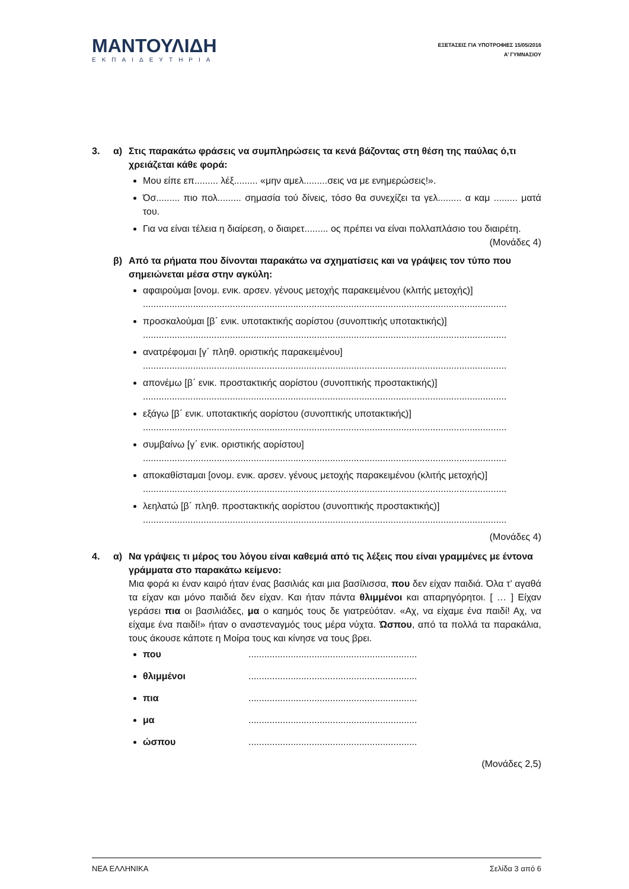ΜΑΝΤΟΥΛΙΔΗ
ΕΚΠΑΙΔΕΥΤΗΡΙΑ
ΕΞΕΤΑΣΕΙΣ ΓΙΑ ΥΠΟΤΡΟΦΙΕΣ 15/05/2016
Α’ ΓΥΜΝΑΣΙΟΥ
3. α) Στις παρακάτω φράσεις να συμπληρώσεις τα κενά βάζοντας στη θέση της παύλας ό,τι χρειάζεται κάθε φορά:
Μου είπε επ......... λέξ......... «μην αμελ.........σεις να με ενημερώσεις!».
Όσ......... πιο πολ......... σημασία τού δίνεις, τόσο θα συνεχίζει τα γελ......... α καμ ......... ματά του.
Για να είναι τέλεια η διαίρεση, ο διαιρετ......... ος πρέπει να είναι πολλαπλάσιο του διαιρέτη. (Μονάδες 4)
β) Από τα ρήματα που δίνονται παρακάτω να σχηματίσεις και να γράψεις τον τύπο που σημειώνεται μέσα στην αγκύλη:
αφαιρούμαι [ονομ. ενικ. αρσεν. γένους μετοχής παρακειμένου (κλιτής μετοχής)]
..........................................................................................................................................
προσκαλούμαι [β΄ ενικ. υποτακτικής αορίστου (συνοπτικής υποτακτικής)]
..........................................................................................................................................
ανατρέφομαι [γ΄ πληθ. οριστικής παρακειμένου]
..........................................................................................................................................
απονέμω [β΄ ενικ. προστακτικής αορίστου (συνοπτικής προστακτικής)]
..........................................................................................................................................
εξάγω [β΄ ενικ. υποτακτικής αορίστου (συνοπτικής υποτακτικής)]
..........................................................................................................................................
συμβαίνω [γ΄ ενικ. οριστικής αορίστου]
..........................................................................................................................................
αποκαθίσταμαι [ονομ. ενικ. αρσεν. γένους μετοχής παρακειμένου (κλιτής μετοχής)]
..........................................................................................................................................
λεηλατώ [β΄ πληθ. προστακτικής αορίστου (συνοπτικής προστακτικής)]
..........................................................................................................................................
(Μονάδες 4)
4. α) Να γράψεις τι μέρος του λόγου είναι καθεμιά από τις λέξεις που είναι γραμμένες με έντονα γράμματα στο παρακάτω κείμενο:
Μια φορά κι έναν καιρό ήταν ένας βασιλιάς και μια βασίλισσα, που δεν είχαν παιδιά. Όλα τ’ αγαθά τα είχαν και μόνο παιδιά δεν είχαν. Και ήταν πάντα θλιμμένοι και απαρηγόρητοι. [ … ] Είχαν γεράσει πια οι βασιλιάδες, μα ο καημός τους δε γιατρεύόταν. «Αχ, να είχαμε ένα παιδί! Αχ, να είχαμε ένα παιδί!» ήταν ο αναστεναγμός τους μέρα νύχτα. Ώσπου, από τα πολλά τα παρακάλια, τους άκουσε κάποτε η Μοίρα τους και κίνησε να τους βρει.
που ................................................................
θλιμμένοι ................................................................
πια ................................................................
μα ................................................................
ώσπου ................................................................
(Μονάδες 2,5)
ΝΕΑ ΕΛΛΗΝΙΚΑ Σελίδα 3 από 6